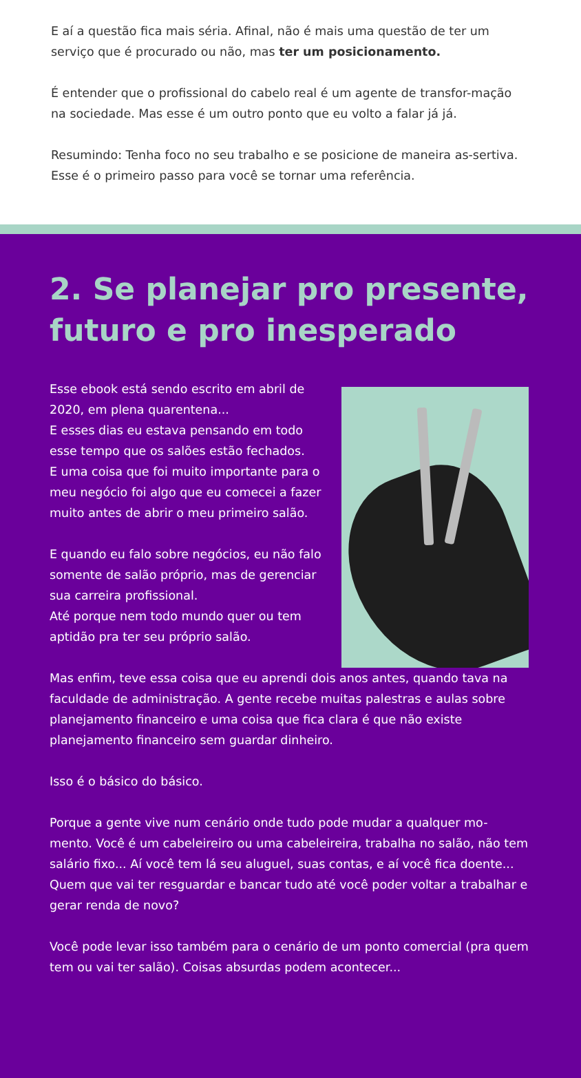E aí a questão fica mais séria. Afinal, não é mais uma questão de ter um serviço que é procurado ou não, mas ter um posicionamento.
É entender que o profissional do cabelo real é um agente de transfor-mação na sociedade. Mas esse é um outro ponto que eu volto a falar já já.
Resumindo: Tenha foco no seu trabalho e se posicione de maneira as-sertiva. Esse é o primeiro passo para você se tornar uma referência.
2. Se planejar pro presente, futuro e pro inesperado
Esse ebook está sendo escrito em abril de 2020, em plena quarentena...
E esses dias eu estava pensando em todo esse tempo que os salões estão fechados.
E uma coisa que foi muito importante para o meu negócio foi algo que eu comecei a fazer muito antes de abrir o meu primeiro salão.
E quando eu falo sobre negócios, eu não falo somente de salão próprio, mas de gerenciar sua carreira profissional.
Até porque nem todo mundo quer ou tem aptidão pra ter seu próprio salão.
Mas enfim, teve essa coisa que eu aprendi dois anos antes, quando tava na faculdade de administração. A gente recebe muitas palestras e aulas sobre planejamento financeiro e uma coisa que fica clara é que não existe planejamento financeiro sem guardar dinheiro.
Isso é o básico do básico.
Porque a gente vive num cenário onde tudo pode mudar a qualquer mo-mento. Você é um cabeleireiro ou uma cabeleireira, trabalha no salão, não tem salário fixo... Aí você tem lá seu aluguel, suas contas, e aí você fica doente... Quem que vai ter resguardar e bancar tudo até você poder voltar a trabalhar e gerar renda de novo?
Você pode levar isso também para o cenário de um ponto comercial (pra quem tem ou vai ter salão). Coisas absurdas podem acontecer...